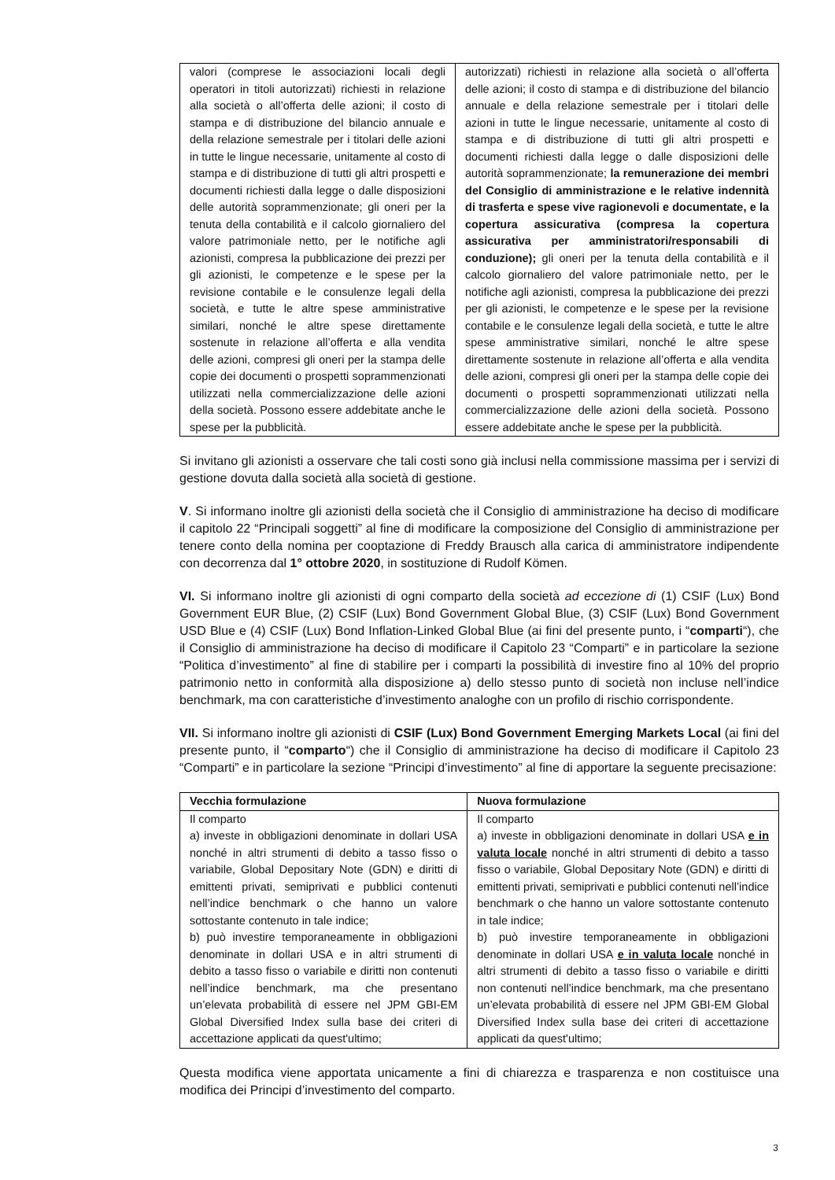| valori (comprese le associazioni locali degli operatori in titoli autorizzati) richiesti in relazione alla società o all’offerta delle azioni; il costo di stampa e di distribuzione del bilancio annuale e della relazione semestrale per i titolari delle azioni in tutte le lingue necessarie, unitamente al costo di stampa e di distribuzione di tutti gli altri prospetti e documenti richiesti dalla legge o dalle disposizioni delle autorità soprammenzionate; gli oneri per la tenuta della contabilità e il calcolo giornaliero del valore patrimoniale netto, per le notifiche agli azionisti, compresa la pubblicazione dei prezzi per gli azionisti, le competenze e le spese per la revisione contabile e le consulenze legali della società, e tutte le altre spese amministrative similari, nonché le altre spese direttamente sostenute in relazione all’offerta e alla vendita delle azioni, compresi gli oneri per la stampa delle copie dei documenti o prospetti soprammenzionati utilizzati nella commercializzazione delle azioni della società. Possono essere addebitate anche le spese per la pubblicità. | autorizzati) richiesti in relazione alla società o all’offerta delle azioni; il costo di stampa e di distribuzione del bilancio annuale e della relazione semestrale per i titolari delle azioni in tutte le lingue necessarie, unitamente al costo di stampa e di distribuzione di tutti gli altri prospetti e documenti richiesti dalla legge o dalle disposizioni delle autorità soprammenzionate; la remunerazione dei membri del Consiglio di amministrazione e le relative indennità di trasferta e spese vive ragionevoli e documentate, e la copertura assicurativa (compresa la copertura assicurativa per amministratori/responsabili di conduzione); gli oneri per la tenuta della contabilità e il calcolo giornaliero del valore patrimoniale netto, per le notifiche agli azionisti, compresa la pubblicazione dei prezzi per gli azionisti, le competenze e le spese per la revisione contabile e le consulenze legali della società, e tutte le altre spese amministrative similari, nonché le altre spese direttamente sostenute in relazione all’offerta e alla vendita delle azioni, compresi gli oneri per la stampa delle copie dei documenti o prospetti soprammenzionati utilizzati nella commercializzazione delle azioni della società. Possono essere addebitate anche le spese per la pubblicità. |
Si invitano gli azionisti a osservare che tali costi sono già inclusi nella commissione massima per i servizi di gestione dovuta dalla società alla società di gestione.
V. Si informano inoltre gli azionisti della società che il Consiglio di amministrazione ha deciso di modificare il capitolo 22 “Principali soggetti” al fine di modificare la composizione del Consiglio di amministrazione per tenere conto della nomina per cooptazione di Freddy Brausch alla carica di amministratore indipendente con decorrenza dal 1° ottobre 2020, in sostituzione di Rudolf Kömen.
VI. Si informano inoltre gli azionisti di ogni comparto della società ad eccezione di (1) CSIF (Lux) Bond Government EUR Blue, (2) CSIF (Lux) Bond Government Global Blue, (3) CSIF (Lux) Bond Government USD Blue e (4) CSIF (Lux) Bond Inflation-Linked Global Blue (ai fini del presente punto, i “comparti“), che il Consiglio di amministrazione ha deciso di modificare il Capitolo 23 “Comparti” e in particolare la sezione “Politica d’investimento” al fine di stabilire per i comparti la possibilità di investire fino al 10% del proprio patrimonio netto in conformità alla disposizione a) dello stesso punto di società non incluse nell’indice benchmark, ma con caratteristiche d’investimento analoghe con un profilo di rischio corrispondente.
VII. Si informano inoltre gli azionisti di CSIF (Lux) Bond Government Emerging Markets Local (ai fini del presente punto, il “comparto“) che il Consiglio di amministrazione ha deciso di modificare il Capitolo 23 “Comparti” e in particolare la sezione “Principi d’investimento” al fine di apportare la seguente precisazione:
| Vecchia formulazione | Nuova formulazione |
| --- | --- |
| Il comparto a) investe in obbligazioni denominate in dollari USA nonché in altri strumenti di debito a tasso fisso o variabile, Global Depositary Note (GDN) e diritti di emittenti privati, semiprivati e pubblici contenuti nell’indice benchmark o che hanno un valore sottostante contenuto in tale indice; b) può investire temporaneamente in obbligazioni denominate in dollari USA e in altri strumenti di debito a tasso fisso o variabile e diritti non contenuti nell’indice benchmark, ma che presentano un’elevata probabilità di essere nel JPM GBI-EM Global Diversified Index sulla base dei criteri di accettazione applicati da quest'ultimo; | Il comparto a) investe in obbligazioni denominate in dollari USA e in valuta locale nonché in altri strumenti di debito a tasso fisso o variabile, Global Depositary Note (GDN) e diritti di emittenti privati, semiprivati e pubblici contenuti nell’indice benchmark o che hanno un valore sottostante contenuto in tale indice; b) può investire temporaneamente in obbligazioni denominate in dollari USA e in valuta locale nonché in altri strumenti di debito a tasso fisso o variabile e diritti non contenuti nell’indice benchmark, ma che presentano un’elevata probabilità di essere nel JPM GBI-EM Global Diversified Index sulla base dei criteri di accettazione applicati da quest'ultimo; |
Questa modifica viene apportata unicamente a fini di chiarezza e trasparenza e non costituisce una modifica dei Principi d’investimento del comparto.
3